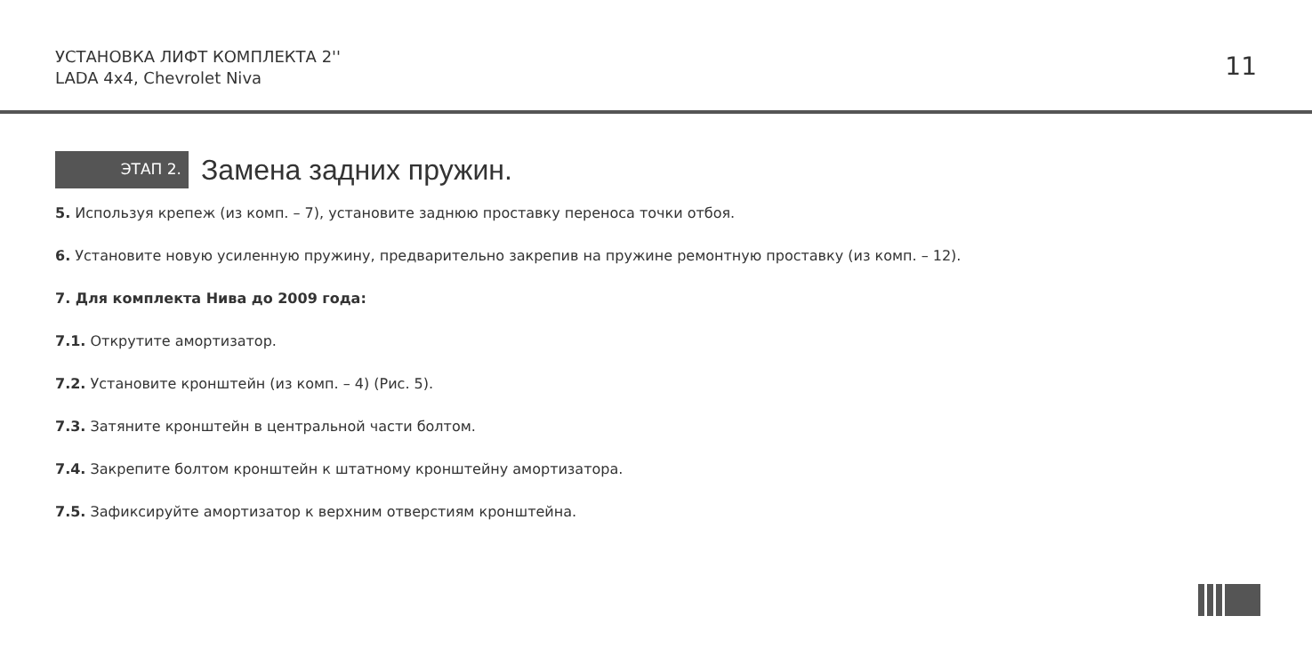УСТАНОВКА ЛИФТ КОМПЛЕКТА 2''
LADA 4x4, Chevrolet Niva
11
ЭТАП 2.
Замена задних пружин.
5. Используя крепеж (из комп. – 7), установите заднюю проставку переноса точки отбоя.
6. Установите новую усиленную пружину, предварительно закрепив на пружине ремонтную проставку (из комп. – 12).
7. Для комплекта Нива до 2009 года:
7.1. Открутите амортизатор.
7.2. Установите кронштейн (из комп. – 4) (Рис. 5).
7.3. Затяните кронштейн в центральной части болтом.
7.4. Закрепите болтом кронштейн к штатному кронштейну амортизатора.
7.5. Зафиксируйте амортизатор к верхним отверстиям кронштейна.